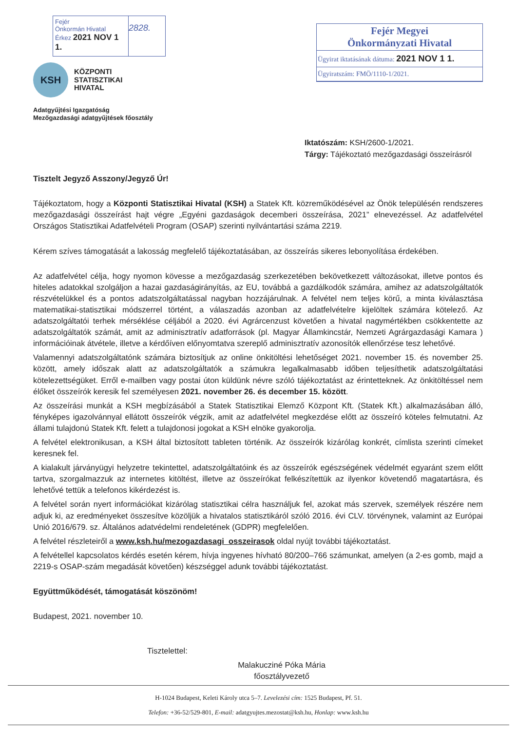Fejér
Önkormán Hivatal
Érkez 2021 NOV 1 1.
2828.
Fejér Megyei
Önkormányzati Hivatal
Ügyirat iktatásának dátuma: 2021 NOV 1 1.
Ügyiratszám: FMÖ/1110-1/2021.
KSH
KÖZPONTI
STATISZTIKAI
HIVATAL
Adatgyűjtési Igazgatóság
Mezőgazdasági adatgyűjtések főosztály
Iktatószám: KSH/2600-1/2021.
Tárgy: Tájékoztató mezőgazdasági összeírásról
Tisztelt Jegyző Asszony/Jegyző Úr!
Tájékoztatom, hogy a Központi Statisztikai Hivatal (KSH) a Statek Kft. közreműködésével az Önök településén rendszeres mezőgazdasági összeírást hajt végre „Egyéni gazdaságok decemberi összeírása, 2021” elnevezéssel. Az adatfelvétel Országos Statisztikai Adatfelvételi Program (OSAP) szerinti nyilvántartási száma 2219.
Kérem szíves támogatását a lakosság megfelelő tájékoztatásában, az összeírás sikeres lebonyolítása érdekében.
Az adatfelvétel célja, hogy nyomon kövesse a mezőgazdaság szerkezetében bekövetkezett változásokat, illetve pontos és hiteles adatokkal szolgáljon a hazai gazdaságirányítás, az EU, továbbá a gazdálkodók számára, amihez az adatszolgáltatók részvételükkel és a pontos adatszolgáltatással nagyban hozzájárulnak. A felvétel nem teljes körű, a minta kiválasztása matematikai-statisztikai módszerrel történt, a válaszadás azonban az adatfelvételre kijelöltek számára kötelező. Az adatszolgáltatói terhek mérséklése céljából a 2020. évi Agrárcenzust követően a hivatal nagymértékben csökkentette az adatszolgáltatók számát, amit az adminisztratív adatforrások (pl. Magyar Államkincstár, Nemzeti Agrárgazdasági Kamara ) információinak átvétele, illetve a kérdőíven előnyomtatva szereplő adminisztratív azonosítók ellenőrzése tesz lehetővé.
Valamennyi adatszolgáltatónk számára biztosítjuk az online önkitöltési lehetőséget 2021. november 15. és november 25. között, amely időszak alatt az adatszolgáltatók a számukra legalkalmasabb időben teljesíthetik adatszolgáltatási kötelezettségüket. Erről e-mailben vagy postai úton küldünk névre szóló tájékoztatást az érintetteknek. Az önkitöltéssel nem élőket összeírók keresik fel személyesen 2021. november 26. és december 15. között.
Az összeírási munkát a KSH megbízásából a Statek Statisztikai Elemző Központ Kft. (Statek Kft.) alkalmazásában álló, fényképes igazolvánnyal ellátott összeírók végzik, amit az adatfelvétel megkezdése előtt az összeíró köteles felmutatni. Az állami tulajdonú Statek Kft. felett a tulajdonosi jogokat a KSH elnöke gyakorolja.
A felvétel elektronikusan, a KSH által biztosított tableten történik. Az összeírók kizárólag konkrét, címlista szerinti címeket keresnek fel.
A kialakult járványügyi helyzetre tekintettel, adatszolgáltatóink és az összeírók egészségének védelmét egyaránt szem előtt tartva, szorgalmazzuk az internetes kitöltést, illetve az összeírókat felkészítettük az ilyenkor követendő magatartásra, és lehetővé tettük a telefonos kikérdezést is.
A felvétel során nyert információkat kizárólag statisztikai célra használjuk fel, azokat más szervek, személyek részére nem adjuk ki, az eredményeket összesítve közöljük a hivatalos statisztikáról szóló 2016. évi CLV. törvénynek, valamint az Európai Unió 2016/679. sz. Általános adatvédelmi rendeletének (GDPR) megfelelően.
A felvétel részleteiről a www.ksh.hu/mezogazdasagi_osszeirasok oldal nyújt további tájékoztatást.
A felvétellel kapcsolatos kérdés esetén kérem, hívja ingyenes hívható 80/200–766 számunkat, amelyen (a 2-es gomb, majd a 2219-s OSAP-szám megadását követően) készséggel adunk további tájékoztatást.
Együttműködését, támogatását köszönöm!
Budapest, 2021. november 10.
Tisztelettel:
Malakucziné Póka Mária
főosztályvezető
H-1024 Budapest, Keleti Károly utca 5–7. Levelezési cím: 1525 Budapest, Pf. 51.
Telefon: +36-52/529-801, E-mail: adatgyujtes.mezostat@ksh.hu, Honlap: www.ksh.hu